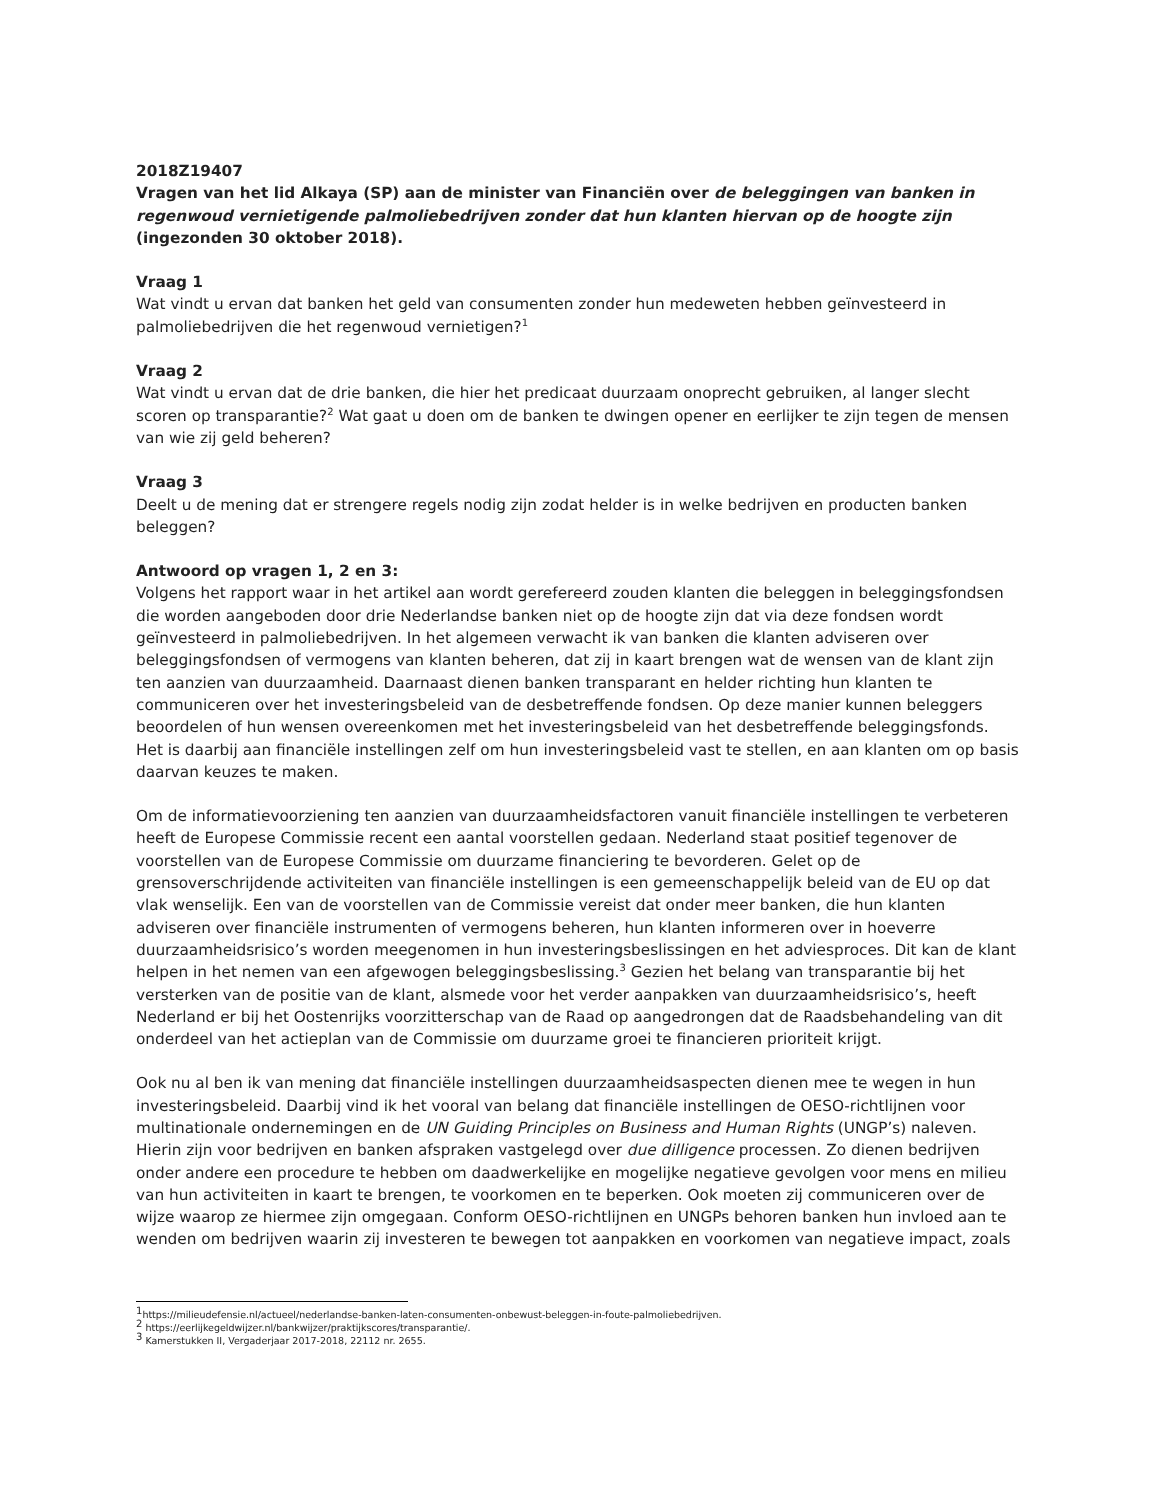2018Z19407
Vragen van het lid Alkaya (SP) aan de minister van Financiën over de beleggingen van banken in regenwoud vernietigende palmoliebedrijven zonder dat hun klanten hiervan op de hoogte zijn (ingezonden 30 oktober 2018).
Vraag 1
Wat vindt u ervan dat banken het geld van consumenten zonder hun medeweten hebben geïnvesteerd in palmoliebedrijven die het regenwoud vernietigen?<sup>1</sup>
Vraag 2
Wat vindt u ervan dat de drie banken, die hier het predicaat duurzaam onoprecht gebruiken, al langer slecht scoren op transparantie?<sup>2</sup> Wat gaat u doen om de banken te dwingen opener en eerlijker te zijn tegen de mensen van wie zij geld beheren?
Vraag 3
Deelt u de mening dat er strengere regels nodig zijn zodat helder is in welke bedrijven en producten banken beleggen?
Antwoord op vragen 1, 2 en 3:
Volgens het rapport waar in het artikel aan wordt gerefereerd zouden klanten die beleggen in beleggingsfondsen die worden aangeboden door drie Nederlandse banken niet op de hoogte zijn dat via deze fondsen wordt geïnvesteerd in palmoliebedrijven. In het algemeen verwacht ik van banken die klanten adviseren over beleggingsfondsen of vermogens van klanten beheren, dat zij in kaart brengen wat de wensen van de klant zijn ten aanzien van duurzaamheid. Daarnaast dienen banken transparant en helder richting hun klanten te communiceren over het investeringsbeleid van de desbetreffende fondsen. Op deze manier kunnen beleggers beoordelen of hun wensen overeenkomen met het investeringsbeleid van het desbetreffende beleggingsfonds. Het is daarbij aan financiële instellingen zelf om hun investeringsbeleid vast te stellen, en aan klanten om op basis daarvan keuzes te maken.
Om de informatievoorziening ten aanzien van duurzaamheidsfactoren vanuit financiële instellingen te verbeteren heeft de Europese Commissie recent een aantal voorstellen gedaan. Nederland staat positief tegenover de voorstellen van de Europese Commissie om duurzame financiering te bevorderen. Gelet op de grensoverschrijdende activiteiten van financiële instellingen is een gemeenschappelijk beleid van de EU op dat vlak wenselijk. Een van de voorstellen van de Commissie vereist dat onder meer banken, die hun klanten adviseren over financiële instrumenten of vermogens beheren, hun klanten informeren over in hoeverre duurzaamheidsrisico’s worden meegenomen in hun investeringsbeslissingen en het adviesproces. Dit kan de klant helpen in het nemen van een afgewogen beleggingsbeslissing.<sup>3</sup> Gezien het belang van transparantie bij het versterken van de positie van de klant, alsmede voor het verder aanpakken van duurzaamheidsrisico’s, heeft Nederland er bij het Oostenrijks voorzitterschap van de Raad op aangedrongen dat de Raadsbehandeling van dit onderdeel van het actieplan van de Commissie om duurzame groei te financieren prioriteit krijgt.
Ook nu al ben ik van mening dat financiële instellingen duurzaamheidsaspecten dienen mee te wegen in hun investeringsbeleid. Daarbij vind ik het vooral van belang dat financiële instellingen de OESO-richtlijnen voor multinationale ondernemingen en de UN Guiding Principles on Business and Human Rights (UNGP’s) naleven. Hierin zijn voor bedrijven en banken afspraken vastgelegd over due dilligence processen. Zo dienen bedrijven onder andere een procedure te hebben om daadwerkelijke en mogelijke negatieve gevolgen voor mens en milieu van hun activiteiten in kaart te brengen, te voorkomen en te beperken. Ook moeten zij communiceren over de wijze waarop ze hiermee zijn omgegaan. Conform OESO-richtlijnen en UNGPs behoren banken hun invloed aan te wenden om bedrijven waarin zij investeren te bewegen tot aanpakken en voorkomen van negatieve impact, zoals
<sup>1</sup> https://milieudefensie.nl/actueel/nederlandse-banken-laten-consumenten-onbewust-beleggen-in-foute-palmoliebedrijven.
<sup>2</sup> https://eerlijkegeldwijzer.nl/bankwijzer/praktijkscores/transparantie/.
<sup>3</sup> Kamerstukken II, Vergaderjaar 2017-2018, 22112 nr. 2655.